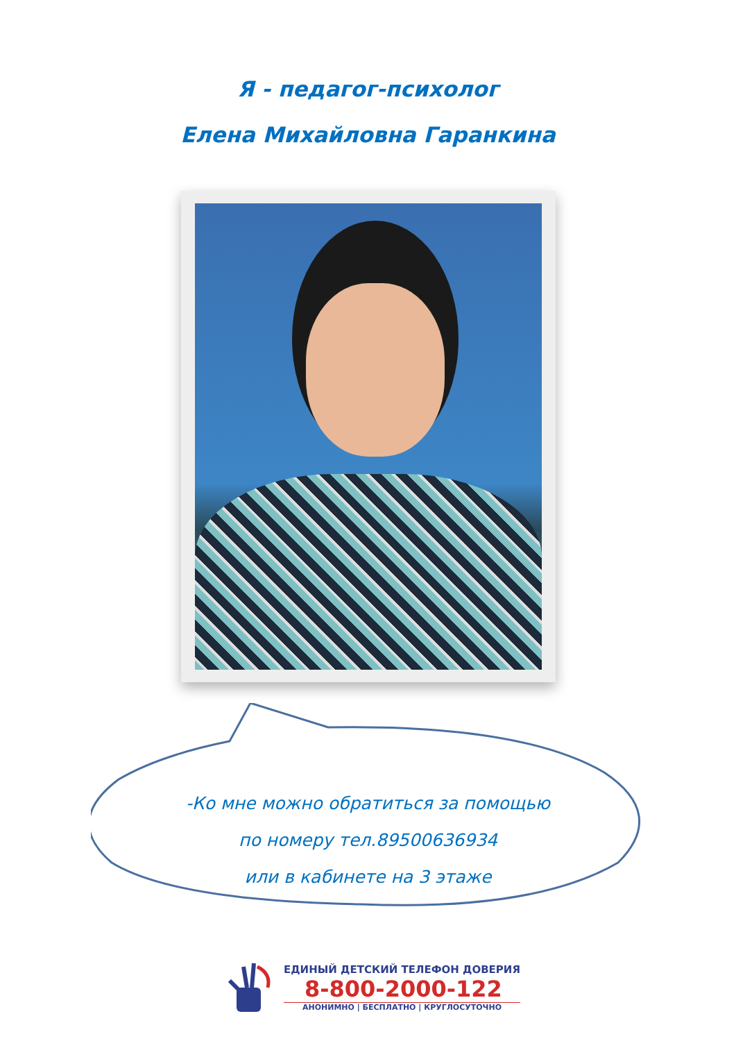Я - педагог-психолог
Елена Михайловна Гаранкина
-Ко мне можно обратиться за помощью
по номеру тел.89500636934
или в кабинете на 3 этаже
ЕДИНЫЙ ДЕТСКИЙ ТЕЛЕФОН ДОВЕРИЯ
8-800-2000-122
АНОНИМНО | БЕСПЛАТНО | КРУГЛОСУТОЧНО